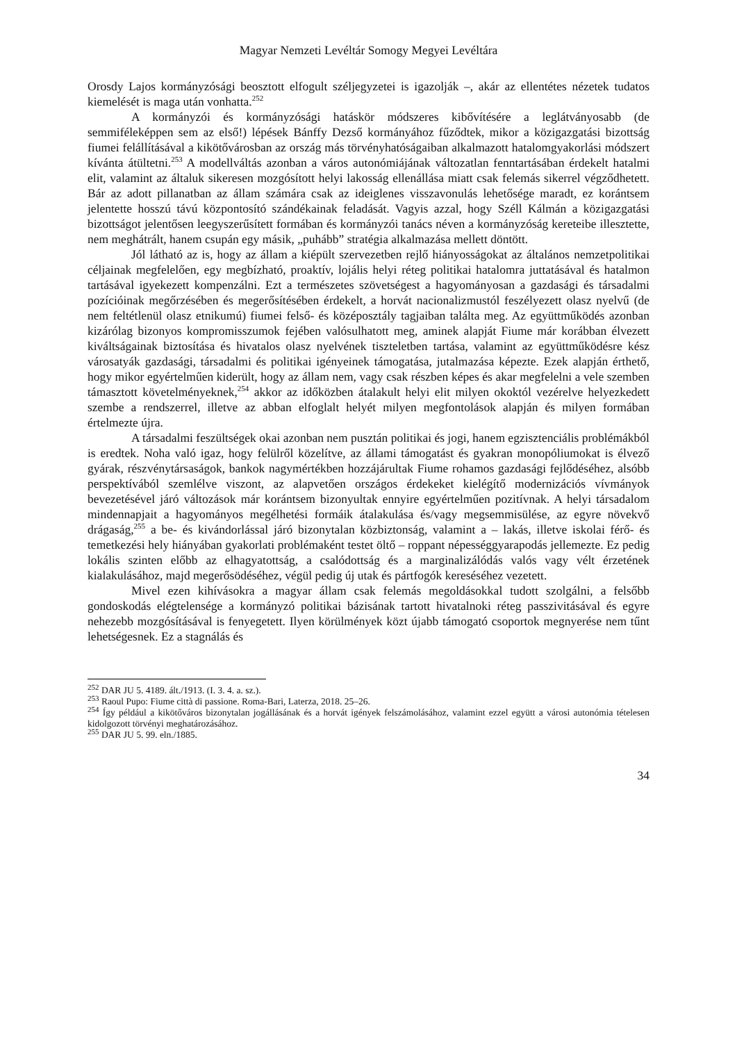Magyar Nemzeti Levéltár Somogy Megyei Levéltára
Orosdy Lajos kormányzósági beosztott elfogult széljegyzetei is igazolják –, akár az ellentétes nézetek tudatos kiemelését is maga után vonhatta.<sup>252</sup>
A kormányzói és kormányzósági hatáskör módszeres kibővítésére a leglátványosabb (de semmiféleképpen sem az első!) lépések Bánffy Dezső kormányához fűződtek, mikor a közigazgatási bizottság fiumei felállításával a kikötővárosban az ország más törvényhatóságaiban alkalmazott hatalomgyakorlási módszert kívánta átültetni.<sup>253</sup> A modellváltás azonban a város autonómiájának változatlan fenntartásában érdekelt hatalmi elit, valamint az általuk sikeresen mozgósított helyi lakosság ellenállása miatt csak felemás sikerrel végződhetett. Bár az adott pillanatban az állam számára csak az ideiglenes visszavonulás lehetősége maradt, ez korántsem jelentette hosszú távú központosító szándékainak feladását. Vagyis azzal, hogy Széll Kálmán a közigazgatási bizottságot jelentősen leegyszerűsített formában és kormányzói tanács néven a kormányzóság kereteibe illesztette, nem meghátrált, hanem csupán egy másik, „puhább” stratégia alkalmazása mellett döntött.
Jól látható az is, hogy az állam a kiépült szervezetben rejlő hiányosságokat az általános nemzetpolitikai céljainak megfelelően, egy megbízható, proaktív, lojális helyi réteg politikai hatalomra juttatásával és hatalmon tartásával igyekezett kompenzálni. Ezt a természetes szövetségest a hagyományosan a gazdasági és társadalmi pozícióinak megőrzésében és megerősítésében érdekelt, a horvát nacionalizmustól feszélyezett olasz nyelvű (de nem feltétlenül olasz etnikumú) fiumei felső- és középosztály tagjaiban találta meg. Az együttműködés azonban kizárólag bizonyos kompromisszumok fejében valósulhatott meg, aminek alapját Fiume már korábban élvezett kiváltságainak biztosítása és hivatalos olasz nyelvének tiszteletben tartása, valamint az együttműködésre kész városatyák gazdasági, társadalmi és politikai igényeinek támogatása, jutalmazása képezte. Ezek alapján érthető, hogy mikor egyértelműen kiderült, hogy az állam nem, vagy csak részben képes és akar megfelelni a vele szemben támasztott követelményeknek,<sup>254</sup> akkor az időközben átalakult helyi elit milyen okoktól vezérelve helyezkedett szembe a rendszerrel, illetve az abban elfoglalt helyét milyen megfontolások alapján és milyen formában értelmezte újra.
A társadalmi feszültségek okai azonban nem pusztán politikai és jogi, hanem egzisztenciális problémákból is eredtek. Noha való igaz, hogy felülről közelítve, az állami támogatást és gyakran monopóliumokat is élvező gyárak, részvénytársaságok, bankok nagymértékben hozzájárultak Fiume rohamos gazdasági fejlődéséhez, alsóbb perspektívából szemlélve viszont, az alapvetően országos érdekeket kielégítő modernizációs vívmányok bevezetésével járó változások már korántsem bizonyultak ennyire egyértelműen pozitívnak. A helyi társadalom mindennapjait a hagyományos megélhetési formáik átalakulása és/vagy megsemmisülése, az egyre növekvő drágaság,<sup>255</sup> a be- és kivándorlással járó bizonytalan közbiztonság, valamint a – lakás, illetve iskolai férő- és temetkezési hely hiányában gyakorlati problémaként testet öltő – roppant népességgyarapodás jellemezte. Ez pedig lokális szinten előbb az elhagyatottság, a csalódottság és a marginalizálódás valós vagy vélt érzetének kialakulásához, majd megerősödéséhez, végül pedig új utak és pártfogók kereséséhez vezetett.
Mivel ezen kihívásokra a magyar állam csak felemás megoldásokkal tudott szolgálni, a felsőbb gondoskodás elégtelensége a kormányzó politikai bázisának tartott hivatalnoki réteg passzivitásával és egyre nehezebb mozgósításával is fenyegetett. Ilyen körülmények közt újabb támogató csoportok megnyerése nem tűnt lehetségesnek. Ez a stagnálás és
<sup>252</sup> DAR JU 5. 4189. ált./1913. (I. 3. 4. a. sz.).
<sup>253</sup> Raoul Pupo: Fiume città di passione. Roma-Bari, Laterza, 2018. 25–26.
<sup>254</sup> Így például a kikötőváros bizonytalan jogállásának és a horvát igények felszámolásához, valamint ezzel együtt a városi autonómia tételesen kidolgozott törvényi meghatározásához.
<sup>255</sup> DAR JU 5. 99. eln./1885.
34